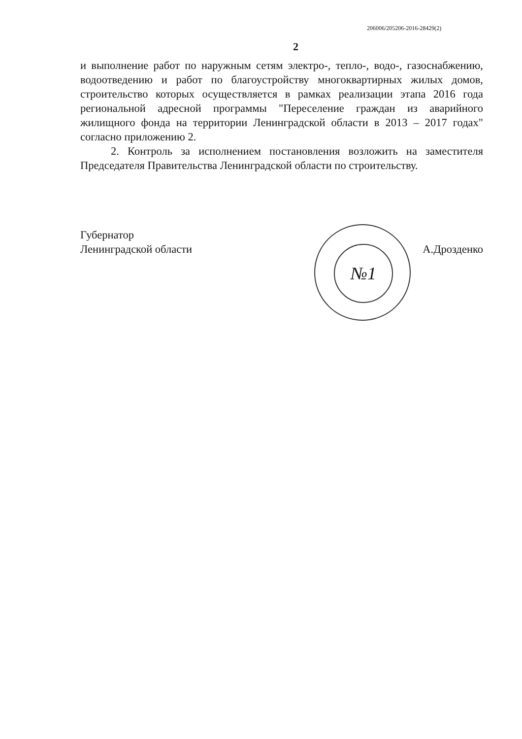206006/205206-2016-28429(2)
2
и выполнение работ по наружным сетям электро-, тепло-, водо-, газоснабжению, водоотведению и работ по благоустройству многоквартирных жилых домов, строительство которых осуществляется в рамках реализации этапа 2016 года региональной адресной программы "Переселение граждан из аварийного жилищного фонда на территории Ленинградской области в 2013 – 2017 годах" согласно приложению 2.
2. Контроль за исполнением постановления возложить на заместителя Председателя Правительства Ленинградской области по строительству.
№1
Губернатор
Ленинградской области
А.Дрозденко